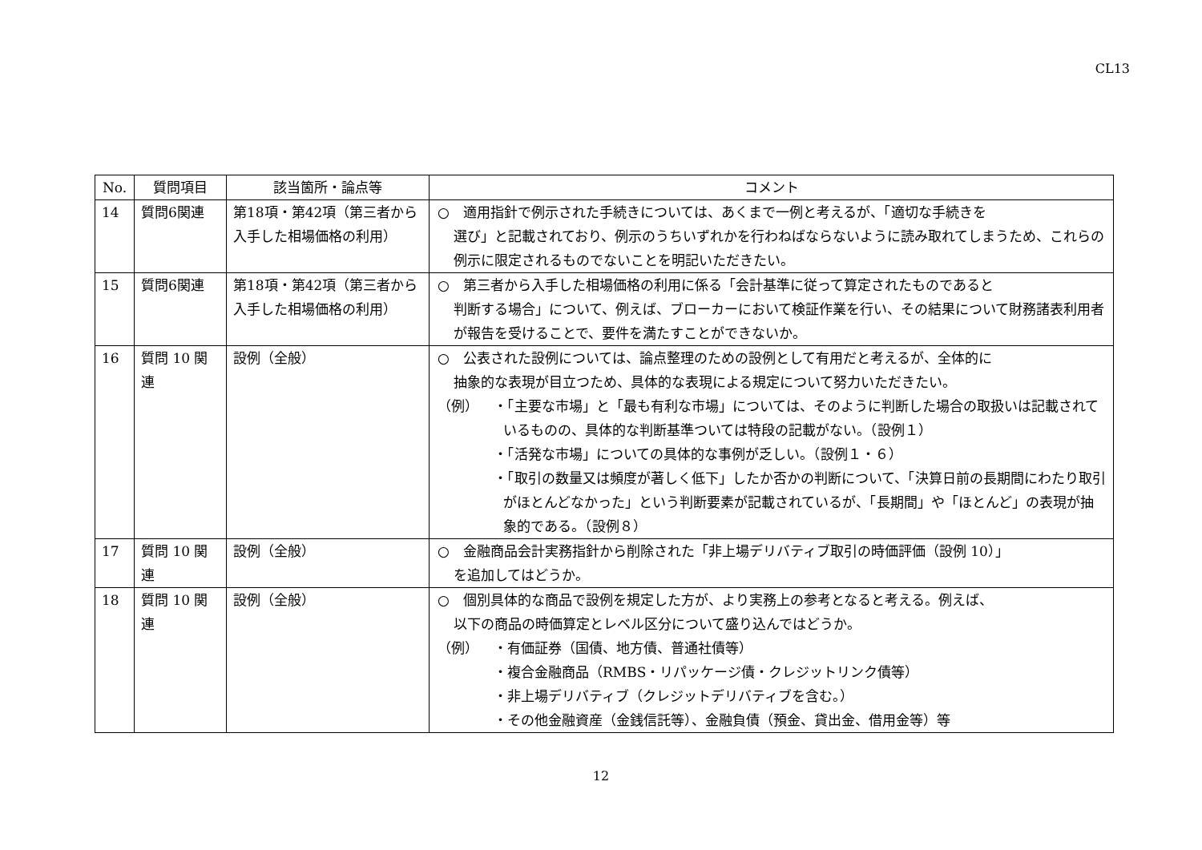CL13
| No. | 質問項目 | 該当箇所・論点等 | コメント |
| --- | --- | --- | --- |
| 14 | 質問6関連 | 第18項・第42項（第三者から入手した相場価格の利用） | ○ 適用指針で例示された手続きについては、あくまで一例と考えるが、「適切な手続きを 選び」と記載されており、例示のうちいずれかを行わねばならないように読み取れてしまうため、これらの例示に限定されるものでないことを明記いただきたい。 |
| 15 | 質問6関連 | 第18項・第42項（第三者から入手した相場価格の利用） | ○ 第三者から入手した相場価格の利用に係る「会計基準に従って算定されたものであると 判断する場合」について、例えば、ブローカーにおいて検証作業を行い、その結果について財務諸表利用者が報告を受けることで、要件を満たすことができないか。 |
| 16 | 質問 10 関連 | 設例（全般） | ○ 公表された設例については、論点整理のための設例として有用だと考えるが、全体的に 抽象的な表現が目立つため、具体的な表現による規定について努力いただきたい。 （例） ・「主要な市場」と「最も有利な市場」については、そのように判断した場合の取扱いは記載されているものの、具体的な判断基準ついては特段の記載がない。（設例１） ・「活発な市場」についての具体的な事例が乏しい。（設例１・６） ・「取引の数量又は頻度が著しく低下」したか否かの判断について、「決算日前の長期間にわたり取引がほとんどなかった」という判断要素が記載されているが、「長期間」や「ほとんど」の表現が抽象的である。（設例８） |
| 17 | 質問 10 関連 | 設例（全般） | ○ 金融商品会計実務指針から削除された「非上場デリバティブ取引の時価評価（設例 10）」 を追加してはどうか。 |
| 18 | 質問 10 関連 | 設例（全般） | ○ 個別具体的な商品で設例を規定した方が、より実務上の参考となると考える。例えば、 以下の商品の時価算定とレベル区分について盛り込んではどうか。 （例） ・有価証券（国債、地方債、普通社債等） ・複合金融商品（RMBS・リパッケージ債・クレジットリンク債等） ・非上場デリバティブ（クレジットデリバティブを含む。） ・その他金融資産（金銭信託等）、金融負債（預金、貸出金、借用金等）等 |
12